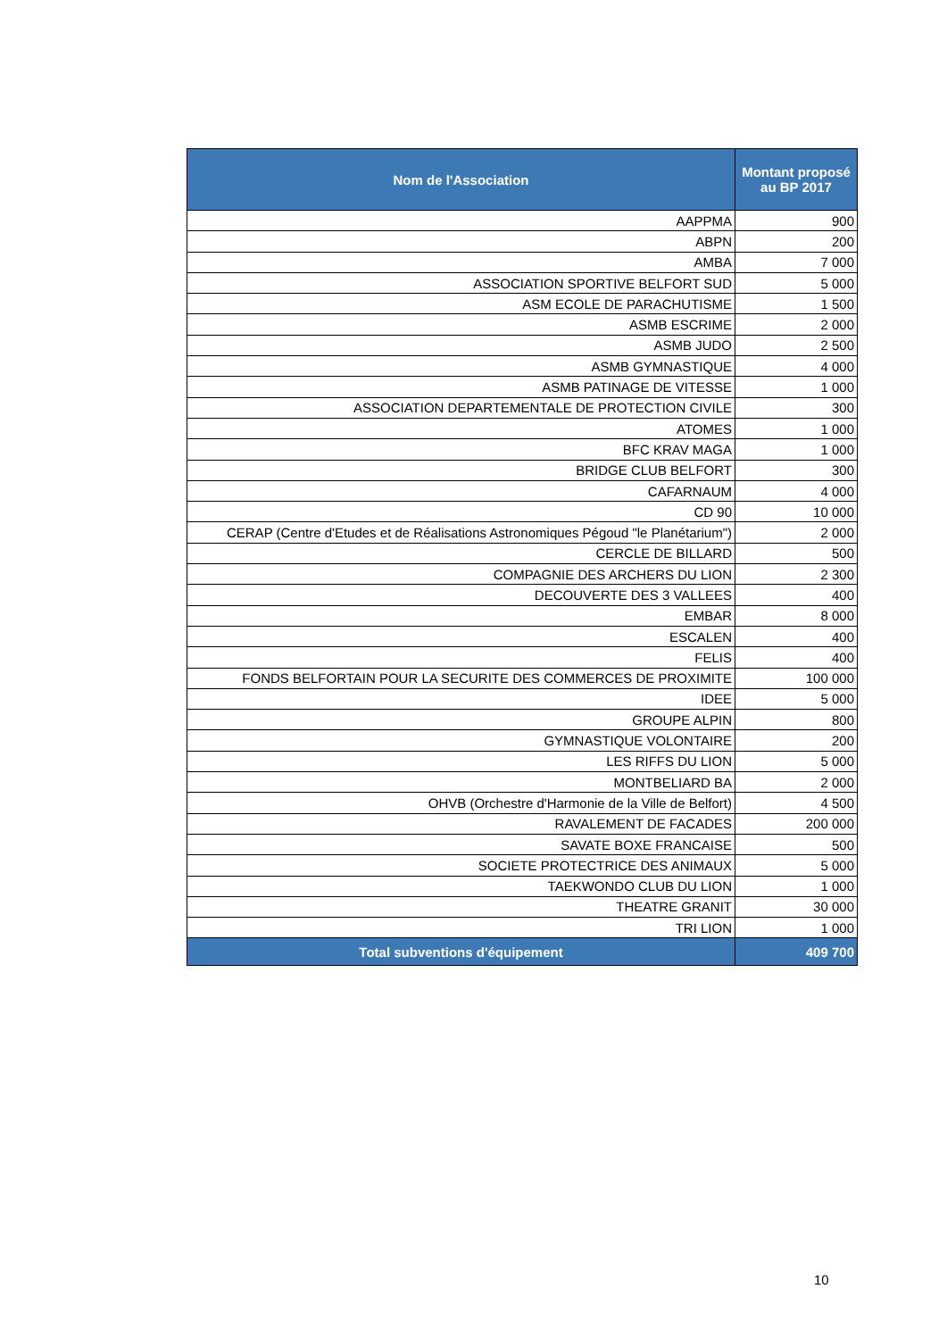| Nom de l'Association | Montant proposé au BP 2017 |
| --- | --- |
| AAPPMA | 900 |
| ABPN | 200 |
| AMBA | 7 000 |
| ASSOCIATION SPORTIVE BELFORT SUD | 5 000 |
| ASM ECOLE DE PARACHUTISME | 1 500 |
| ASMB ESCRIME | 2 000 |
| ASMB JUDO | 2 500 |
| ASMB GYMNASTIQUE | 4 000 |
| ASMB PATINAGE DE VITESSE | 1 000 |
| ASSOCIATION DEPARTEMENTALE DE PROTECTION CIVILE | 300 |
| ATOMES | 1 000 |
| BFC KRAV MAGA | 1 000 |
| BRIDGE CLUB BELFORT | 300 |
| CAFARNAUM | 4 000 |
| CD 90 | 10 000 |
| CERAP (Centre d'Etudes et de Réalisations Astronomiques Pégoud "le Planétarium") | 2 000 |
| CERCLE DE BILLARD | 500 |
| COMPAGNIE DES ARCHERS DU LION | 2 300 |
| DECOUVERTE DES 3 VALLEES | 400 |
| EMBAR | 8 000 |
| ESCALEN | 400 |
| FELIS | 400 |
| FONDS BELFORTAIN POUR LA SECURITE DES COMMERCES DE PROXIMITE | 100 000 |
| IDEE | 5 000 |
| GROUPE ALPIN | 800 |
| GYMNASTIQUE VOLONTAIRE | 200 |
| LES RIFFS DU LION | 5 000 |
| MONTBELIARD BA | 2 000 |
| OHVB (Orchestre d'Harmonie de la Ville de Belfort) | 4 500 |
| RAVALEMENT DE FACADES | 200 000 |
| SAVATE BOXE FRANCAISE | 500 |
| SOCIETE PROTECTRICE DES ANIMAUX | 5 000 |
| TAEKWONDO CLUB DU LION | 1 000 |
| THEATRE GRANIT | 30 000 |
| TRI LION | 1 000 |
| Total subventions d'équipement | 409 700 |
10